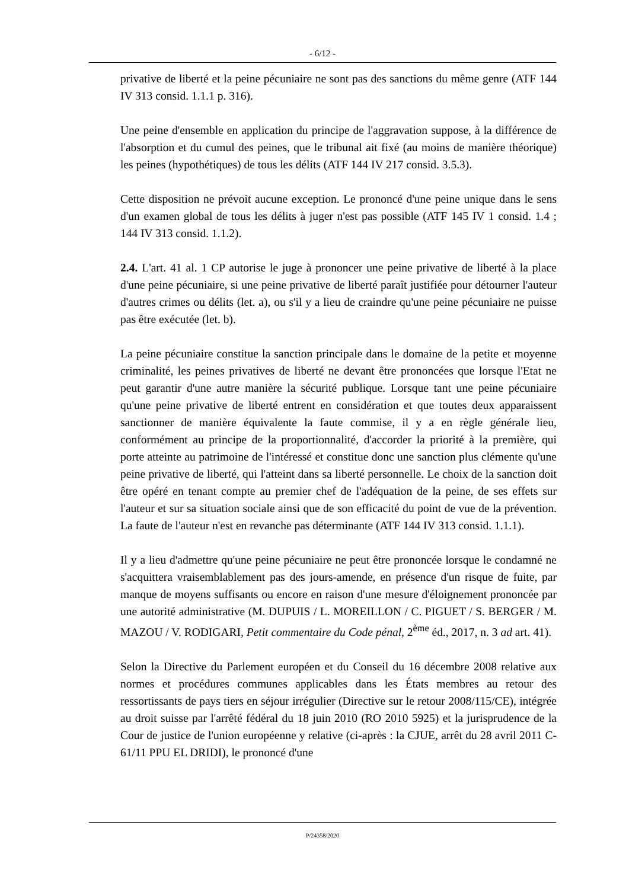- 6/12 -
privative de liberté et la peine pécuniaire ne sont pas des sanctions du même genre (ATF 144 IV 313 consid. 1.1.1 p. 316).
Une peine d'ensemble en application du principe de l'aggravation suppose, à la différence de l'absorption et du cumul des peines, que le tribunal ait fixé (au moins de manière théorique) les peines (hypothétiques) de tous les délits (ATF 144 IV 217 consid. 3.5.3).
Cette disposition ne prévoit aucune exception. Le prononcé d'une peine unique dans le sens d'un examen global de tous les délits à juger n'est pas possible (ATF 145 IV 1 consid. 1.4 ; 144 IV 313 consid. 1.1.2).
2.4. L'art. 41 al. 1 CP autorise le juge à prononcer une peine privative de liberté à la place d'une peine pécuniaire, si une peine privative de liberté paraît justifiée pour détourner l'auteur d'autres crimes ou délits (let. a), ou s'il y a lieu de craindre qu'une peine pécuniaire ne puisse pas être exécutée (let. b).
La peine pécuniaire constitue la sanction principale dans le domaine de la petite et moyenne criminalité, les peines privatives de liberté ne devant être prononcées que lorsque l'Etat ne peut garantir d'une autre manière la sécurité publique. Lorsque tant une peine pécuniaire qu'une peine privative de liberté entrent en considération et que toutes deux apparaissent sanctionner de manière équivalente la faute commise, il y a en règle générale lieu, conformément au principe de la proportionnalité, d'accorder la priorité à la première, qui porte atteinte au patrimoine de l'intéressé et constitue donc une sanction plus clémente qu'une peine privative de liberté, qui l'atteint dans sa liberté personnelle. Le choix de la sanction doit être opéré en tenant compte au premier chef de l'adéquation de la peine, de ses effets sur l'auteur et sur sa situation sociale ainsi que de son efficacité du point de vue de la prévention. La faute de l'auteur n'est en revanche pas déterminante (ATF 144 IV 313 consid. 1.1.1).
Il y a lieu d'admettre qu'une peine pécuniaire ne peut être prononcée lorsque le condamné ne s'acquittera vraisemblablement pas des jours-amende, en présence d'un risque de fuite, par manque de moyens suffisants ou encore en raison d'une mesure d'éloignement prononcée par une autorité administrative (M. DUPUIS / L. MOREILLON / C. PIGUET / S. BERGER / M. MAZOU / V. RODIGARI, Petit commentaire du Code pénal, 2<sup>ème</sup> éd., 2017, n. 3 ad art. 41).
Selon la Directive du Parlement européen et du Conseil du 16 décembre 2008 relative aux normes et procédures communes applicables dans les États membres au retour des ressortissants de pays tiers en séjour irrégulier (Directive sur le retour 2008/115/CE), intégrée au droit suisse par l'arrêté fédéral du 18 juin 2010 (RO 2010 5925) et la jurisprudence de la Cour de justice de l'union européenne y relative (ci-après : la CJUE, arrêt du 28 avril 2011 C-61/11 PPU EL DRIDI), le prononcé d'une
P/24358/2020